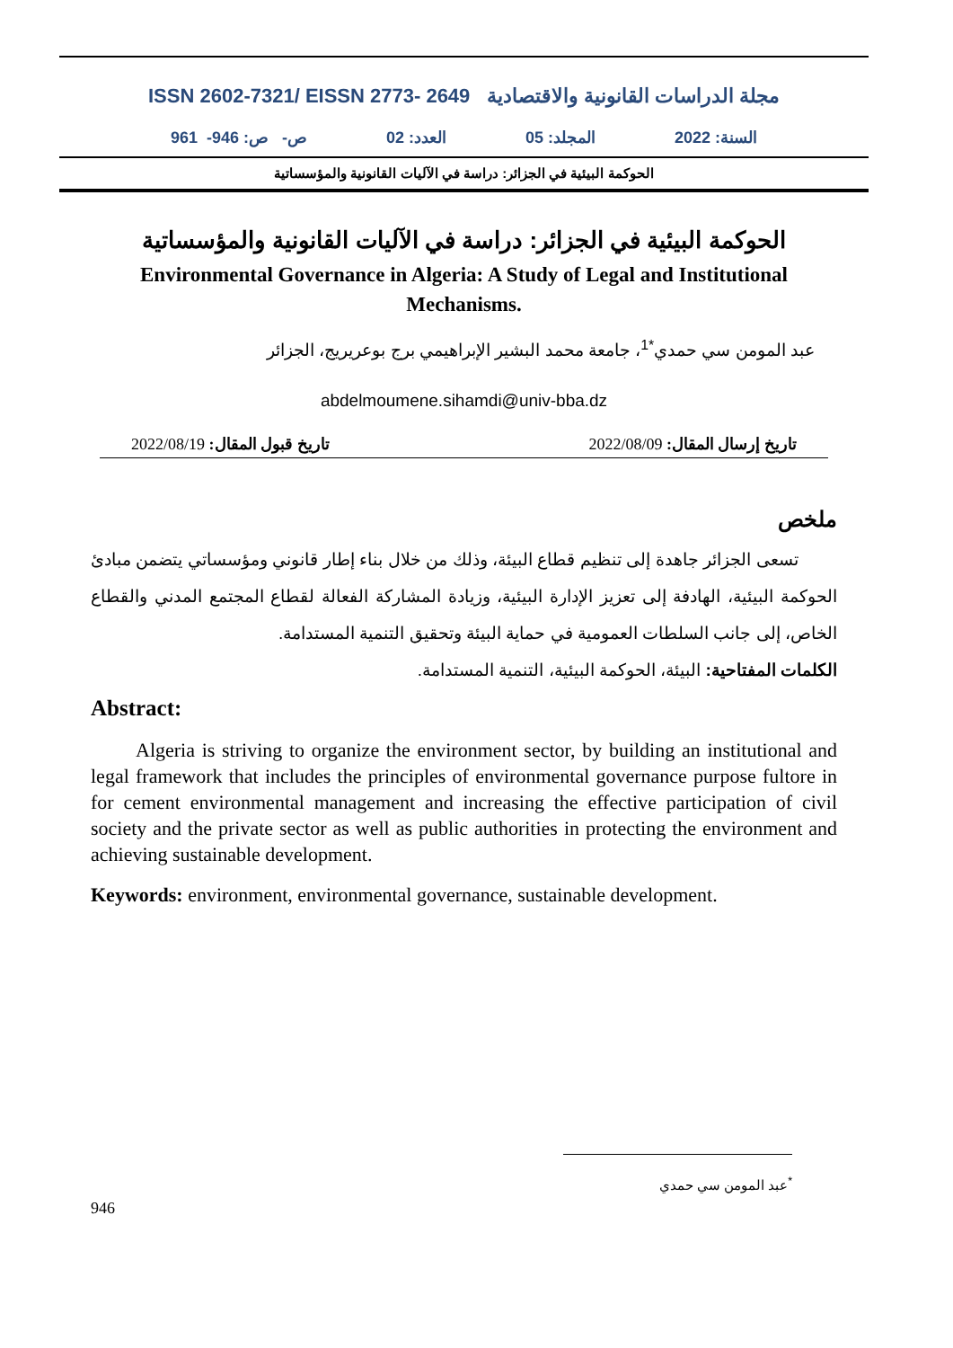ISSN 2602-7321/ EISSN 2773- 2649 مجلة الدراسات القانونية والاقتصادية
السنة: 2022 المجلد: 05 العدد: 02 ص- ص: 946- 961
الحوكمة البيئية في الجزائر: دراسة في الآليات القانونية والمؤسساتية
الحوكمة البيئية في الجزائر: دراسة في الآليات القانونية والمؤسساتية
Environmental Governance in Algeria: A Study of Legal and Institutional
Mechanisms.
عبد المومن سي حمدي<sup>*1</sup>، جامعة محمد البشير الإبراهيمي برج بوعريريج، الجزائر
abdelmoumene.sihamdi@univ-bba.dz
تاريخ إرسال المقال: 2022/08/09 تاريخ قبول المقال: 2022/08/19
ملخص
تسعى الجزائر جاهدة إلى تنظيم قطاع البيئة، وذلك من خلال بناء إطار قانوني ومؤسساتي يتضمن مبادئ الحوكمة البيئية، الهادفة إلى تعزيز الإدارة البيئية، وزيادة المشاركة الفعالة لقطاع المجتمع المدني والقطاع الخاص، إلى جانب السلطات العمومية في حماية البيئة وتحقيق التنمية المستدامة.
الكلمات المفتاحية: البيئة، الحوكمة البيئية، التنمية المستدامة.
Abstract:
Algeria is striving to organize the environment sector, by building an institutional and legal framework that includes the principles of environmental governance purpose fultore in for cement environmental management and increasing the effective participation of civil society and the private sector as well as public authorities in protecting the environment and achieving sustainable development.
Keywords: environment, environmental governance, sustainable development.
<sup>*</sup> عبد المومن سي حمدي
946